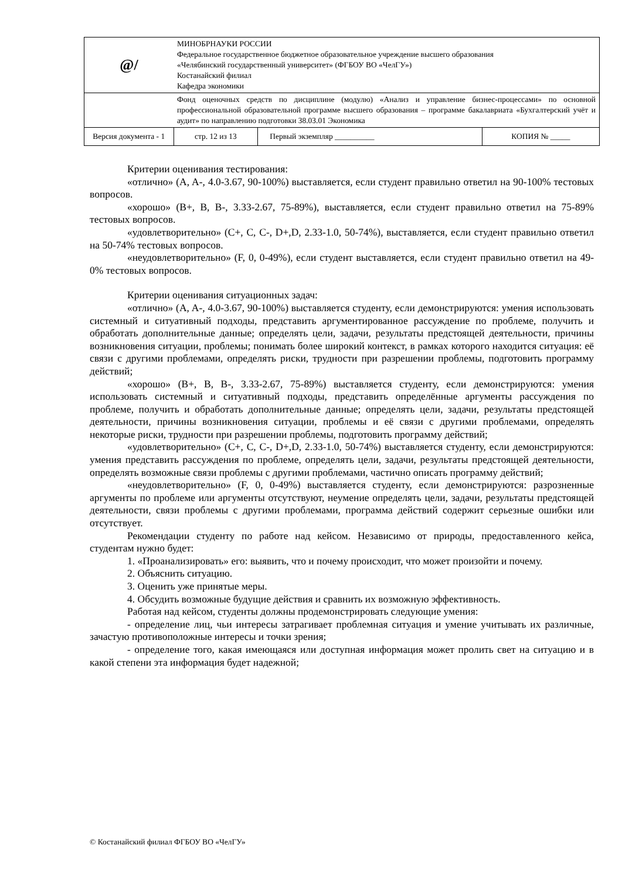| @/ | МИНОБРНАУКИ РОССИИ Федеральное государственное бюджетное образовательное учреждение высшего образования «Челябинский государственный университет» (ФГБОУ ВО «ЧелГУ») Костанайский филиал Кафедра экономики | | |
| | Фонд оценочных средств по дисциплине (модулю) «Анализ и управление бизнес-процессами» по основной профессиональной образовательной программе высшего образования – программе бакалавриата «Бухгалтерский учёт и аудит» по направлению подготовки 38.03.01 Экономика | | |
| Версия документа - 1 | стр. 12 из 13 | Первый экземпляр __________ | КОПИЯ № _____ |
Критерии оценивания тестирования:
«отлично» (A, A-, 4.0-3.67, 90-100%) выставляется, если студент правильно ответил на 90-100% тестовых вопросов.
«хорошо» (B+, B, B-, 3.33-2.67, 75-89%), выставляется, если студент правильно ответил на 75-89% тестовых вопросов.
«удовлетворительно» (C+, C, C-, D+,D, 2.33-1.0, 50-74%), выставляется, если студент правильно ответил на 50-74% тестовых вопросов.
«неудовлетворительно» (F, 0, 0-49%), если студент выставляется, если студент правильно ответил на 49-0% тестовых вопросов.
Критерии оценивания ситуационных задач:
«отлично» (A, A-, 4.0-3.67, 90-100%) выставляется студенту, если демонстрируются: умения использовать системный и ситуативный подходы, представить аргументированное рассуждение по проблеме, получить и обработать дополнительные данные; определять цели, задачи, результаты предстоящей деятельности, причины возникновения ситуации, проблемы; понимать более широкий контекст, в рамках которого находится ситуация: её связи с другими проблемами, определять риски, трудности при разрешении проблемы, подготовить программу действий;
«хорошо» (B+, B, B-, 3.33-2.67, 75-89%) выставляется студенту, если демонстрируются: умения использовать системный и ситуативный подходы, представить определённые аргументы рассуждения по проблеме, получить и обработать дополнительные данные; определять цели, задачи, результаты предстоящей деятельности, причины возникновения ситуации, проблемы и её связи с другими проблемами, определять некоторые риски, трудности при разрешении проблемы, подготовить программу действий;
«удовлетворительно» (C+, C, C-, D+,D, 2.33-1.0, 50-74%) выставляется студенту, если демонстрируются: умения представить рассуждения по проблеме, определять цели, задачи, результаты предстоящей деятельности, определять возможные связи проблемы с другими проблемами, частично описать программу действий;
«неудовлетворительно» (F, 0, 0-49%) выставляется студенту, если демонстрируются: разрозненные аргументы по проблеме или аргументы отсутствуют, неумение определять цели, задачи, результаты предстоящей деятельности, связи проблемы с другими проблемами, программа действий содержит серьезные ошибки или отсутствует.
Рекомендации студенту по работе над кейсом. Независимо от природы, предоставленного кейса, студентам нужно будет:
1. «Проанализировать» его: выявить, что и почему происходит, что может произойти и почему.
2. Объяснить ситуацию.
3. Оценить уже принятые меры.
4. Обсудить возможные будущие действия и сравнить их возможную эффективность.
Работая над кейсом, студенты должны продемонстрировать следующие умения:
- определение лиц, чьи интересы затрагивает проблемная ситуация и умение учитывать их различные, зачастую противоположные интересы и точки зрения;
- определение того, какая имеющаяся или доступная информация может пролить свет на ситуацию и в какой степени эта информация будет надежной;
© Костанайский филиал ФГБОУ ВО «ЧелГУ»